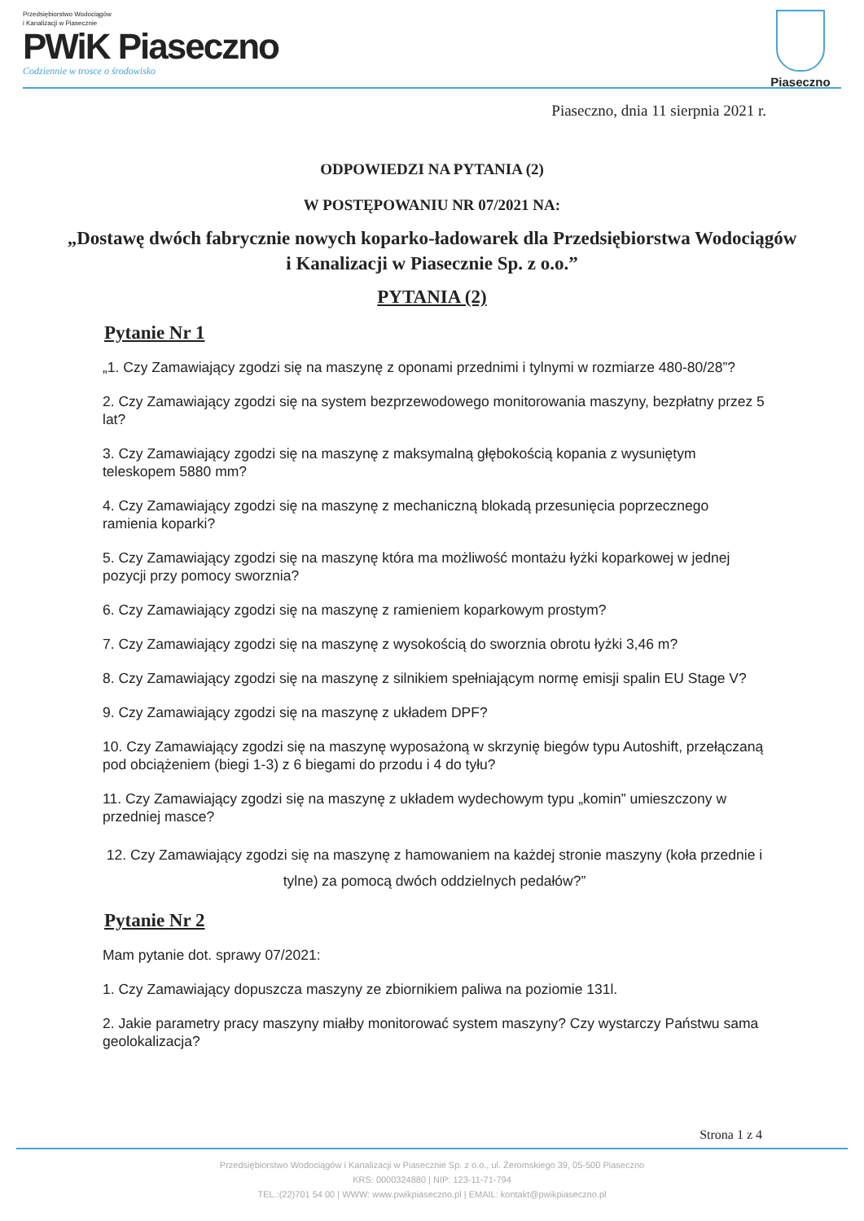Przedsiębiorstwo Wodociągów
i Kanalizacji w Piasecznie
PWiK Piaseczno
Codziennie w trosce o środowisko
Piaseczno
Piaseczno, dnia 11 sierpnia 2021 r.
ODPOWIEDZI NA PYTANIA (2)
W POSTĘPOWANIU NR 07/2021 NA:
„Dostawę dwóch fabrycznie nowych koparko-ładowarek dla Przedsiębiorstwa Wodociągów i Kanalizacji w Piasecznie Sp. z o.o.”
PYTANIA (2)
Pytanie Nr 1
„1. Czy Zamawiający zgodzi się na maszynę z oponami przednimi i tylnymi w rozmiarze 480-80/28”?
2. Czy Zamawiający zgodzi się na system bezprzewodowego monitorowania maszyny, bezpłatny przez 5 lat?
3. Czy Zamawiający zgodzi się na maszynę z maksymalną głębokością kopania z wysuniętym teleskopem 5880 mm?
4. Czy Zamawiający zgodzi się na maszynę z mechaniczną blokadą przesunięcia poprzecznego ramienia koparki?
5. Czy Zamawiający zgodzi się na maszynę która ma możliwość montażu łyżki koparkowej w jednej pozycji przy pomocy sworznia?
6. Czy Zamawiający zgodzi się na maszynę z ramieniem koparkowym prostym?
7. Czy Zamawiający zgodzi się na maszynę z wysokością do sworznia obrotu łyżki 3,46 m?
8. Czy Zamawiający zgodzi się na maszynę z silnikiem spełniającym normę emisji spalin EU Stage V?
9. Czy Zamawiający zgodzi się na maszynę z układem DPF?
10. Czy Zamawiający zgodzi się na maszynę wyposażoną w skrzynię biegów typu Autoshift, przełączaną pod obciążeniem (biegi 1-3) z 6 biegami do przodu i 4 do tyłu?
11. Czy Zamawiający zgodzi się na maszynę z układem wydechowym typu „komin” umieszczony w przedniej masce?
12. Czy Zamawiający zgodzi się na maszynę z hamowaniem na każdej stronie maszyny (koła przednie i tylne) za pomocą dwóch oddzielnych pedałów?”
Pytanie Nr 2
Mam pytanie dot. sprawy 07/2021:
1. Czy Zamawiający dopuszcza maszyny ze zbiornikiem paliwa na poziomie 131l.
2. Jakie parametry pracy maszyny miałby monitorować system maszyny? Czy wystarczy Państwu sama geolokalizacja?
Strona 1 z 4
Przedsiębiorstwo Wodociągów i Kanalizacji w Piasecznie Sp. z o.o., ul. Żeromskiego 39, 05-500 Piaseczno
KRS: 0000324880 | NIP: 123-11-71-794
TEL.:(22)701 54 00 | WWW: www.pwikpiaseczno.pl | EMAIL: kontakt@pwikpiaseczno.pl